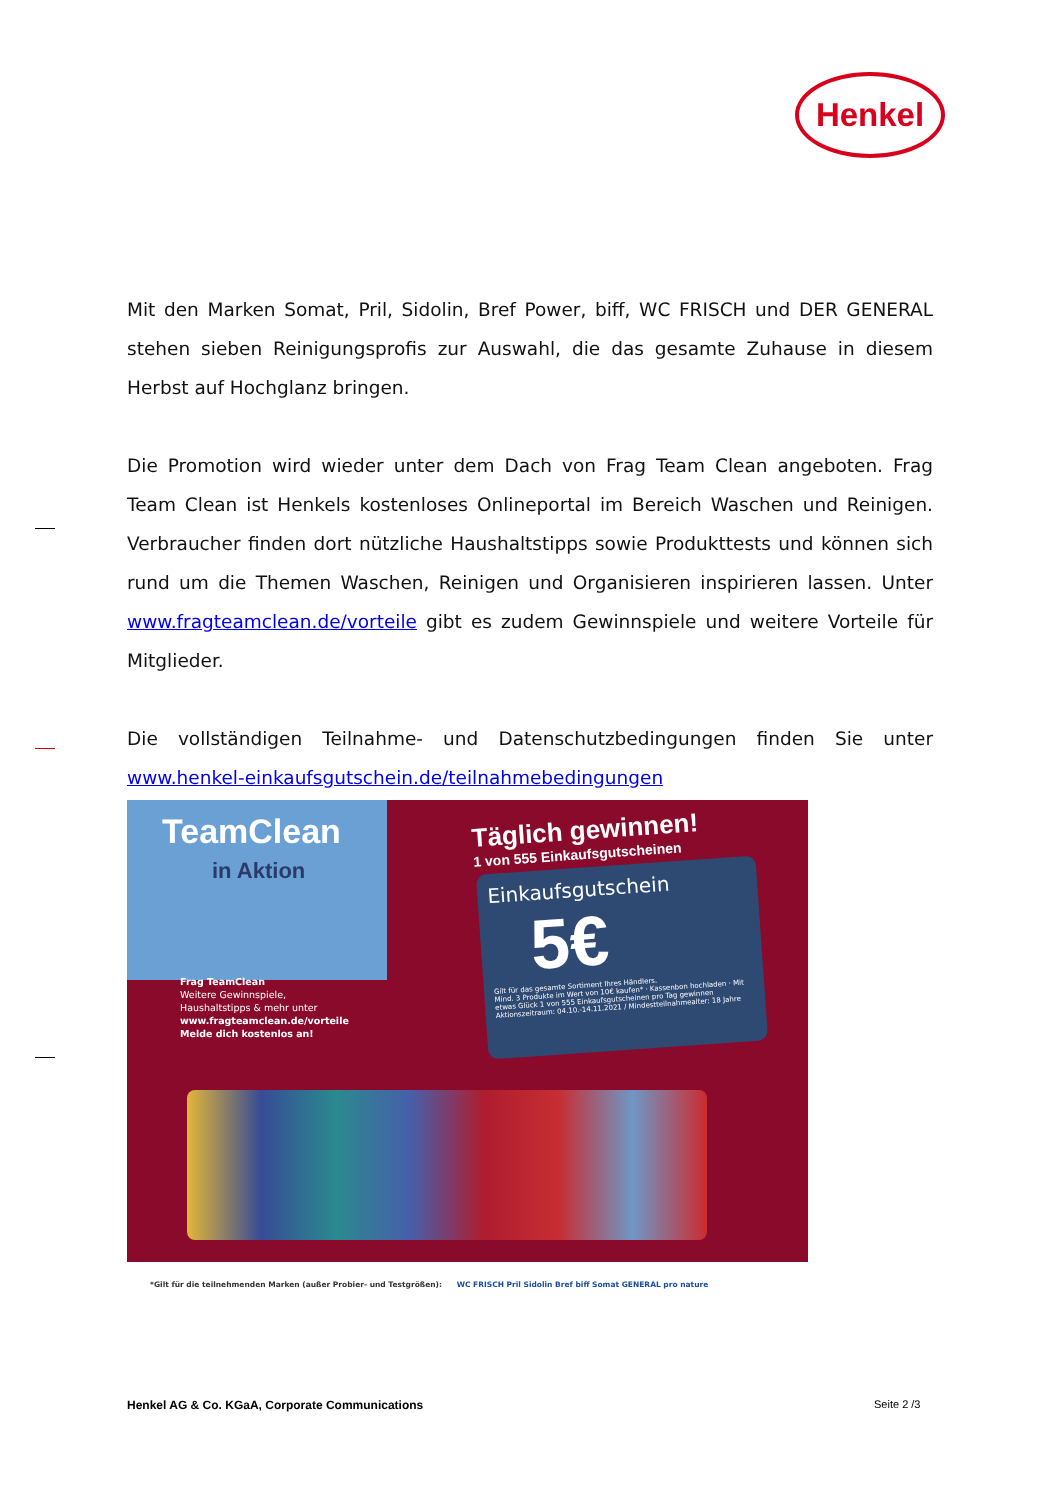Henkel
Mit den Marken Somat, Pril, Sidolin, Bref Power, biff, WC FRISCH und DER GENERAL stehen sieben Reinigungsprofis zur Auswahl, die das gesamte Zuhause in diesem Herbst auf Hochglanz bringen.
Die Promotion wird wieder unter dem Dach von Frag Team Clean angeboten. Frag Team Clean ist Henkels kostenloses Onlineportal im Bereich Waschen und Reinigen. Verbraucher finden dort nützliche Haushaltstipps sowie Produkttests und können sich rund um die Themen Waschen, Reinigen und Organisieren inspirieren lassen. Unter www.fragteamclean.de/vorteile gibt es zudem Gewinnspiele und weitere Vorteile für Mitglieder.
Die vollständigen Teilnahme- und Datenschutzbedingungen finden Sie unter www.henkel-einkaufsgutschein.de/teilnahmebedingungen
TeamClean
in Aktion
Frag TeamClean
Weitere Gewinnspiele,
Haushaltstipps & mehr unter
www.fragteamclean.de/vorteile
Melde dich kostenlos an!
Täglich gewinnen!
1 von 555 Einkaufsgutscheinen
Einkaufsgutschein
5€
Gilt für das gesamte Sortiment Ihres Händlers.
Mind. 3 Produkte im Wert von 10€ kaufen* · Kassenbon hochladen · Mit etwas Glück 1 von 555 Einkaufsgutscheinen pro Tag gewinnen
Aktionszeitraum: 04.10.-14.11.2021 / Mindestteilnahmealter: 18 Jahre
*Gilt für die teilnehmenden Marken (außer Probier- und Testgrößen): WC FRISCH Pril Sidolin Bref biff Somat GENERAL pro nature
Henkel AG & Co. KGaA, Corporate Communications
Seite 2 /3